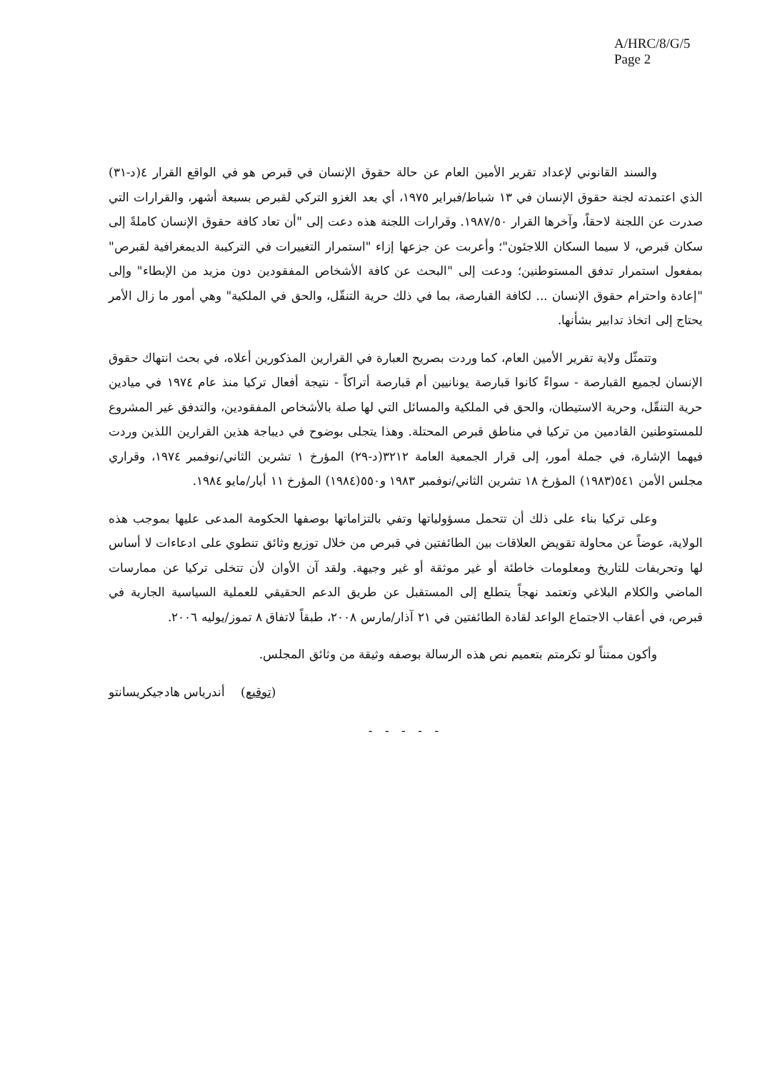A/HRC/8/G/5
Page 2
والسند القانوني لإعداد تقرير الأمين العام عن حالة حقوق الإنسان في قبرص هو في الواقع القرار ٤(د-٣١) الذي اعتمدته لجنة حقوق الإنسان في ١٣ شباط/فبراير ١٩٧٥، أي بعد الغزو التركي لقبرص بسبعة أشهر، والقرارات التي صدرت عن اللجنة لاحقاً، وآخرها القرار ١٩٨٧/٥٠. وقرارات اللجنة هذه دعت إلى "أن تعاد كافة حقوق الإنسان كاملةً إلى سكان قبرص، لا سيما السكان اللاجئون"؛ وأعربت عن جزعها إزاء "استمرار التغييرات في التركيبة الديمغرافية لقبرص" بمفعول استمرار تدفق المستوطنين؛ ودعت إلى "البحث عن كافة الأشخاص المفقودين دون مزيد من الإبطاء" وإلى "إعادة واحترام حقوق الإنسان ... لكافة القبارصة، بما في ذلك حرية التنقّل، والحق في الملكية" وهي أمور ما زال الأمر يحتاج إلى اتخاذ تدابير بشأنها.
وتتمثّل ولاية تقرير الأمين العام، كما وردت بصريح العبارة في القرارين المذكورين أعلاه، في بحث انتهاك حقوق الإنسان لجميع القبارصة - سواءً كانوا قبارصة يونانيين أم قبارصة أتراكاً - نتيجة أفعال تركيا منذ عام ١٩٧٤ في ميادين حرية التنقّل، وحرية الاستيطان، والحق في الملكية والمسائل التي لها صلة بالأشخاص المفقودين، والتدفق غير المشروع للمستوطنين القادمين من تركيا في مناطق قبرص المحتلة. وهذا يتجلى بوضوح في ديباجة هذين القرارين اللذين وردت فيهما الإشارة، في جملة أمور، إلى قرار الجمعية العامة ٣٢١٢(د-٢٩) المؤرخ ١ تشرين الثاني/نوفمبر ١٩٧٤، وقراري مجلس الأمن ٥٤١(١٩٨٣) المؤرخ ١٨ تشرين الثاني/نوفمبر ١٩٨٣ و٥٥٠(١٩٨٤) المؤرخ ١١ أيار/مايو ١٩٨٤.
وعلى تركيا بناء على ذلك أن تتحمل مسؤولياتها وتفي بالتزاماتها بوصفها الحكومة المدعى عليها بموجب هذه الولاية، عوضاً عن محاولة تقويض العلاقات بين الطائفتين في قبرص من خلال توزيع وثائق تنطوي على ادعاءات لا أساس لها وتحريفات للتاريخ ومعلومات خاطئة أو غير موثقة أو غير وجيهة. ولقد آن الأوان لأن تتخلى تركيا عن ممارسات الماضي والكلام البلاغي وتعتمد نهجاً يتطلع إلى المستقبل عن طريق الدعم الحقيقي للعملية السياسية الجارية في قبرص، في أعقاب الاجتماع الواعد لقادة الطائفتين في ٢١ آذار/مارس ٢٠٠٨، طبقاً لاتفاق ٨ تموز/يوليه ٢٠٠٦.
وأكون ممتناً لو تكرمتم بتعميم نص هذه الرسالة بوصفه وثيقة من وثائق المجلس.
(توقيع) أندرياس هادجيكريسانتو
- - - - -